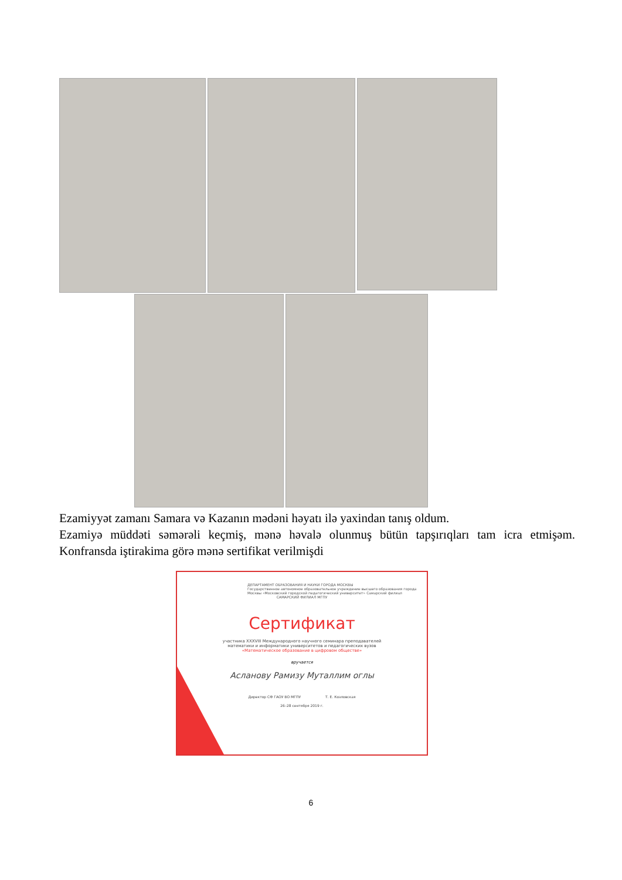Ezamiyyət zamanı Samara və Kazanın mədəni həyatı ilə yaxindan tanış oldum.
Ezamiyə müddəti səmərəli keçmiş, mənə həvalə olunmuş bütün tapşırıqları tam icra etmişəm. Konfransda iştirakima görə mənə sertifikat verilmişdi
ДЕПАРТАМЕНТ ОБРАЗОВАНИЯ И НАУКИ ГОРОДА МОСКВЫ
Государственное автономное образовательное учреждение высшего образования города Москвы «Московский городской педагогический университет» Самарский филиал
САМАРСКИЙ ФИЛИАЛ МГПУ
Сертификат
участника XXXVIII Международного научного семинара преподавателей
математики и информатики университетов и педагогических вузов
«Математическое образование в цифровом обществе»
вручается
Асланову Рамизу Муталлим оглы
Директор СФ ГАОУ ВО МГПУ Т. Е. Козловская
26–28 сентября 2019 г.
6